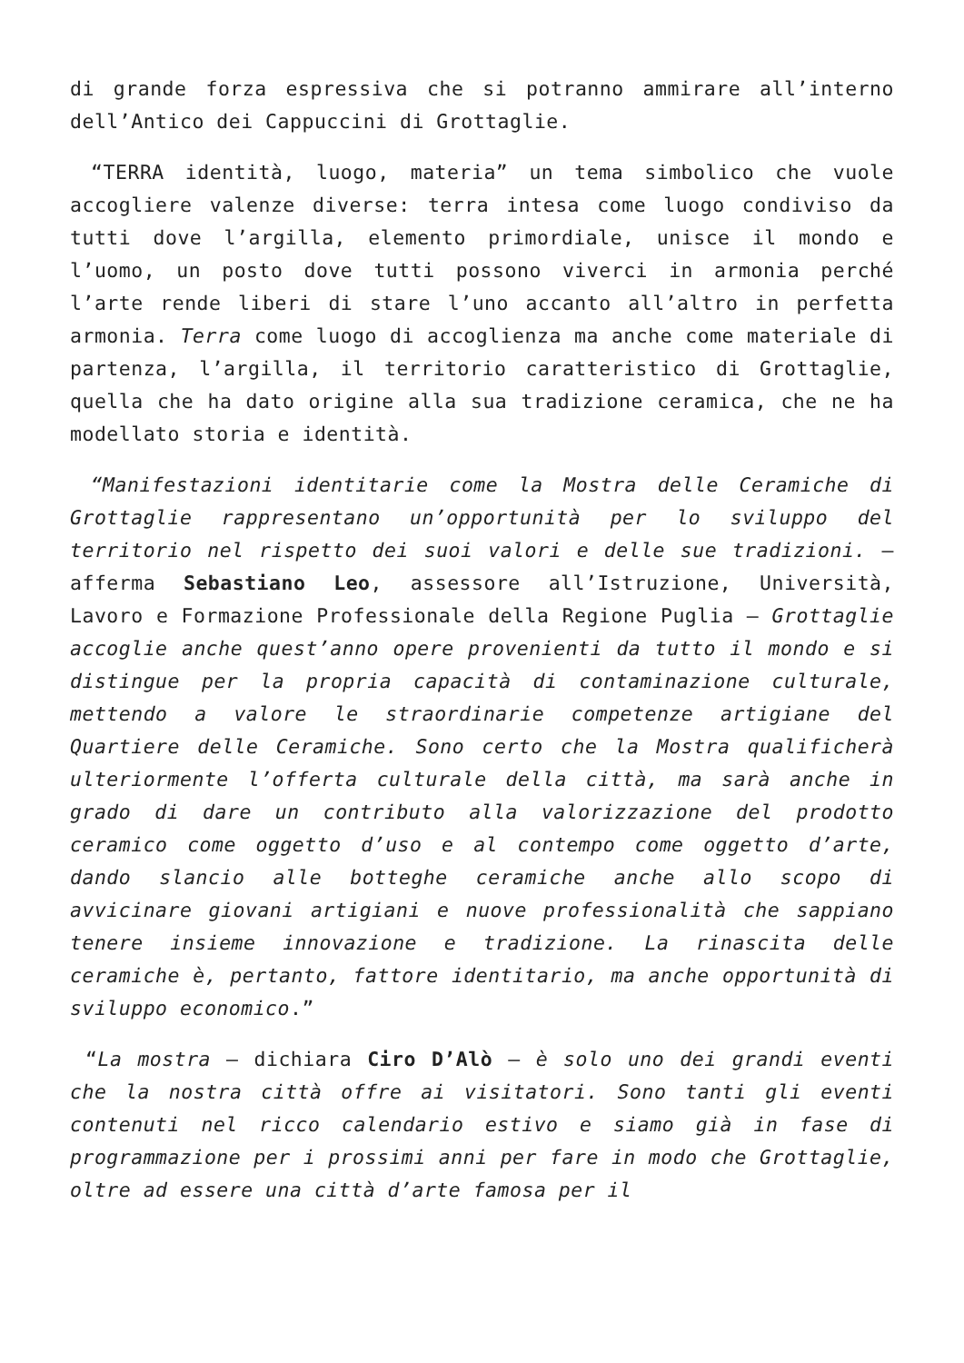di grande forza espressiva che si potranno ammirare all’interno dell’Antico dei Cappuccini di Grottaglie.
“TERRA identità, luogo, materia” un tema simbolico che vuole accogliere valenze diverse: terra intesa come luogo condiviso da tutti dove l’argilla, elemento primordiale, unisce il mondo e l’uomo, un posto dove tutti possono viverci in armonia perché l’arte rende liberi di stare l’uno accanto all’altro in perfetta armonia. Terra come luogo di accoglienza ma anche come materiale di partenza, l’argilla, il territorio caratteristico di Grottaglie, quella che ha dato origine alla sua tradizione ceramica, che ne ha modellato storia e identità.
“Manifestazioni identitarie come la Mostra delle Ceramiche di Grottaglie rappresentano un’opportunità per lo sviluppo del territorio nel rispetto dei suoi valori e delle sue tradizioni. – afferma Sebastiano Leo, assessore all’Istruzione, Università, Lavoro e Formazione Professionale della Regione Puglia – Grottaglie accoglie anche quest’anno opere provenienti da tutto il mondo e si distingue per la propria capacità di contaminazione culturale, mettendo a valore le straordinarie competenze artigiane del Quartiere delle Ceramiche. Sono certo che la Mostra qualificherà ulteriormente l’offerta culturale della città, ma sarà anche in grado di dare un contributo alla valorizzazione del prodotto ceramico come oggetto d’uso e al contempo come oggetto d’arte, dando slancio alle botteghe ceramiche anche allo scopo di avvicinare giovani artigiani e nuove professionalità che sappiano tenere insieme innovazione e tradizione. La rinascita delle ceramiche è, pertanto, fattore identitario, ma anche opportunità di sviluppo economico.”
“La mostra – dichiara Ciro D’Alò – è solo uno dei grandi eventi che la nostra città offre ai visitatori. Sono tanti gli eventi contenuti nel ricco calendario estivo e siamo già in fase di programmazione per i prossimi anni per fare in modo che Grottaglie, oltre ad essere una città d’arte famosa per il